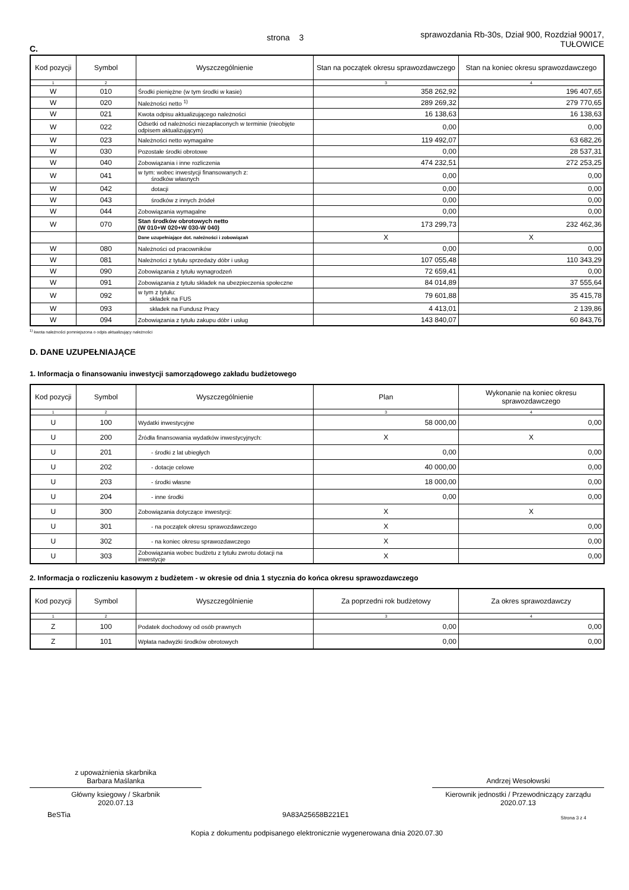C.
strona 3
sprawozdania Rb-30s, Dział 900, Rozdział 90017,
TUŁOWICE
| Kod pozycji | Symbol | Wyszczególnienie | Stan na początek okresu sprawozdawczego | Stan na koniec okresu sprawozdawczego |
| --- | --- | --- | --- | --- |
| 1 | 2 | | 3 | 4 |
| W | 010 | Środki pieniężne (w tym środki w kasie) | 358 262,92 | 196 407,65 |
| W | 020 | Należności netto <sup>1)</sup> | 289 269,32 | 279 770,65 |
| W | 021 | Kwota odpisu aktualizującego należności | 16 138,63 | 16 138,63 |
| W | 022 | Odsetki od należności niezapłaconych w terminie (nieobjęte odpisem aktualizującym) | 0,00 | 0,00 |
| W | 023 | Należności netto wymagalne | 119 492,07 | 63 682,26 |
| W | 030 | Pozostałe środki obrotowe | 0,00 | 28 537,31 |
| W | 040 | Zobowiązania i inne rozliczenia | 474 232,51 | 272 253,25 |
| W | 041 | w tym: wobec inwestycji finansowanych z: środków własnych | 0,00 | 0,00 |
| W | 042 | dotacji | 0,00 | 0,00 |
| W | 043 | środków z innych źródeł | 0,00 | 0,00 |
| W | 044 | Zobowiązania wymagalne | 0,00 | 0,00 |
| W | 070 | Stan środków obrotowych netto (W 010+W 020+W 030-W 040) | 173 299,73 | 232 462,36 |
| | | Dane uzupełniające dot. należności i zobowiązań | X | X |
| W | 080 | Należności od pracowników | 0,00 | 0,00 |
| W | 081 | Należności z tytułu sprzedaży dóbr i usług | 107 055,48 | 110 343,29 |
| W | 090 | Zobowiązania z tytułu wynagrodzeń | 72 659,41 | 0,00 |
| W | 091 | Zobowiązania z tytułu składek na ubezpieczenia społeczne | 84 014,89 | 37 555,64 |
| W | 092 | w tym z tytułu: składek na FUS | 79 601,88 | 35 415,78 |
| W | 093 | składek na Fundusz Pracy | 4 413,01 | 2 139,86 |
| W | 094 | Zobowiązania z tytułu zakupu dóbr i usług | 143 840,07 | 60 843,76 |
<sup>1)</sup> kwota należności pomniejszona o odpis aktualizujący należności
D. DANE UZUPEŁNIAJĄCE
1. Informacja o finansowaniu inwestycji samorządowego zakładu budżetowego
| Kod pozycji | Symbol | Wyszczególnienie | Plan | Wykonanie na koniec okresu sprawozdawczego |
| --- | --- | --- | --- | --- |
| 1 | 2 | | 3 | 4 |
| U | 100 | Wydatki inwestycyjne | 58 000,00 | 0,00 |
| U | 200 | Źródła finansowania wydatków inwestycyjnych: | X | X |
| U | 201 | - środki z lat ubiegłych | 0,00 | 0,00 |
| U | 202 | - dotacje celowe | 40 000,00 | 0,00 |
| U | 203 | - środki własne | 18 000,00 | 0,00 |
| U | 204 | - inne środki | 0,00 | 0,00 |
| U | 300 | Zobowiązania dotyczące inwestycji: | X | X |
| U | 301 | - na początek okresu sprawozdawczego | X | 0,00 |
| U | 302 | - na koniec okresu sprawozdawczego | X | 0,00 |
| U | 303 | Zobowiązania wobec budżetu z tytułu zwrotu dotacji na inwestycje | X | 0,00 |
2. Informacja o rozliczeniu kasowym z budżetem - w okresie od dnia 1 stycznia do końca okresu sprawozdawczego
| Kod pozycji | Symbol | Wyszczególnienie | Za poprzedni rok budżetowy | Za okres sprawozdawczy |
| --- | --- | --- | --- | --- |
| 1 | 2 | | 3 | 4 |
| Z | 100 | Podatek dochodowy od osób prawnych | 0,00 | 0,00 |
| Z | 101 | Wpłata nadwyżki środków obrotowych | 0,00 | 0,00 |
z upoważnienia skarbnika
Barbara Maślanka
Główny ksiegowy / Skarbnik
2020.07.13
Andrzej Wesołowski
Kierownik jednostki / Przewodniczący zarządu
2020.07.13
BeSTia 9A83A25658B221E1 Strona 3 z 4
Kopia z dokumentu podpisanego elektronicznie wygenerowana dnia 2020.07.30